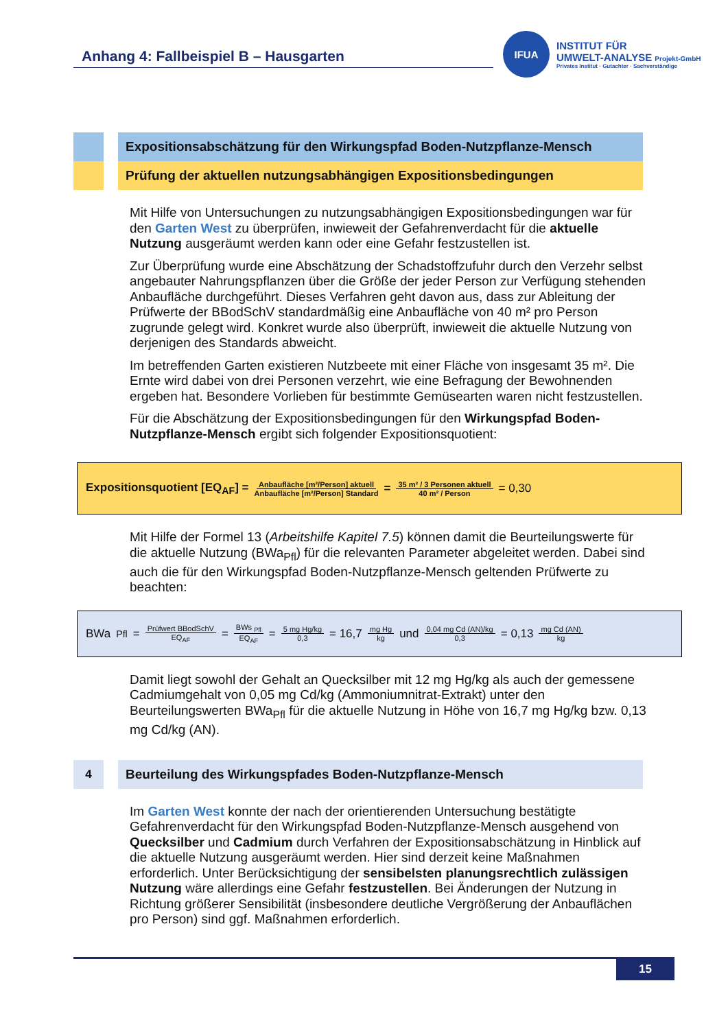Anhang 4: Fallbeispiel B – Hausgarten
IFUA
INSTITUT FÜR
UMWELT-ANALYSE Projekt-GmbH
Privates Institut · Gutachter · Sachverständige
Expositionsabschätzung für den Wirkungspfad Boden-Nutzpflanze-Mensch
Prüfung der aktuellen nutzungsabhängigen Expositionsbedingungen
Mit Hilfe von Untersuchungen zu nutzungsabhängigen Expositionsbedingungen war für den Garten West zu überprüfen, inwieweit der Gefahrenverdacht für die aktuelle Nutzung ausgeräumt werden kann oder eine Gefahr festzustellen ist.
Zur Überprüfung wurde eine Abschätzung der Schadstoffzufuhr durch den Verzehr selbst angebauter Nahrungspflanzen über die Größe der jeder Person zur Verfügung stehenden Anbaufläche durchgeführt. Dieses Verfahren geht davon aus, dass zur Ableitung der Prüfwerte der BBodSchV standardmäßig eine Anbaufläche von 40 m² pro Person zugrunde gelegt wird. Konkret wurde also überprüft, inwieweit die aktuelle Nutzung von derjenigen des Standards abweicht.
Im betreffenden Garten existieren Nutzbeete mit einer Fläche von insgesamt 35 m². Die Ernte wird dabei von drei Personen verzehrt, wie eine Befragung der Bewohnenden ergeben hat. Besondere Vorlieben für bestimmte Gemüsearten waren nicht festzustellen.
Für die Abschätzung der Expositionsbedingungen für den Wirkungspfad Boden-Nutzpflanze-Mensch ergibt sich folgender Expositionsquotient:
Expositionsquotient [EQ<sub>AF</sub>] = Anbaufläche [m²/Person] aktuell Anbaufläche [m²/Person] Standard = 35 m² / 3 Personen aktuell 40 m² / Person = 0,30
Mit Hilfe der Formel 13 (Arbeitshilfe Kapitel 7.5) können damit die Beurteilungswerte für die aktuelle Nutzung (BWa<sub>Pfl</sub>) für die relevanten Parameter abgeleitet werden. Dabei sind auch die für den Wirkungspfad Boden-Nutzpflanze-Mensch geltenden Prüfwerte zu beachten:
BWa<sub>Pfl</sub> = Prüfwert BBodSchV EQ<sub>AF</sub> = BWs <sub>Pfl</sub> EQ<sub>AF</sub> = 5 mg Hg/kg 0,3 = 16,7 mg Hg kg und 0,04 mg Cd (AN)/kg 0,3 = 0,13 mg Cd (AN) kg
Damit liegt sowohl der Gehalt an Quecksilber mit 12 mg Hg/kg als auch der gemessene Cadmiumgehalt von 0,05 mg Cd/kg (Ammoniumnitrat-Extrakt) unter den Beurteilungswerten BWa<sub>Pfl</sub> für die aktuelle Nutzung in Höhe von 16,7 mg Hg/kg bzw. 0,13 mg Cd/kg (AN).
4
Beurteilung des Wirkungspfades Boden-Nutzpflanze-Mensch
Im Garten West konnte der nach der orientierenden Untersuchung bestätigte Gefahrenverdacht für den Wirkungspfad Boden-Nutzpflanze-Mensch ausgehend von Quecksilber und Cadmium durch Verfahren der Expositionsabschätzung in Hinblick auf die aktuelle Nutzung ausgeräumt werden. Hier sind derzeit keine Maßnahmen erforderlich. Unter Berücksichtigung der sensibelsten planungsrechtlich zulässigen Nutzung wäre allerdings eine Gefahr festzustellen. Bei Änderungen der Nutzung in Richtung größerer Sensibilität (insbesondere deutliche Vergrößerung der Anbauflächen pro Person) sind ggf. Maßnahmen erforderlich.
15